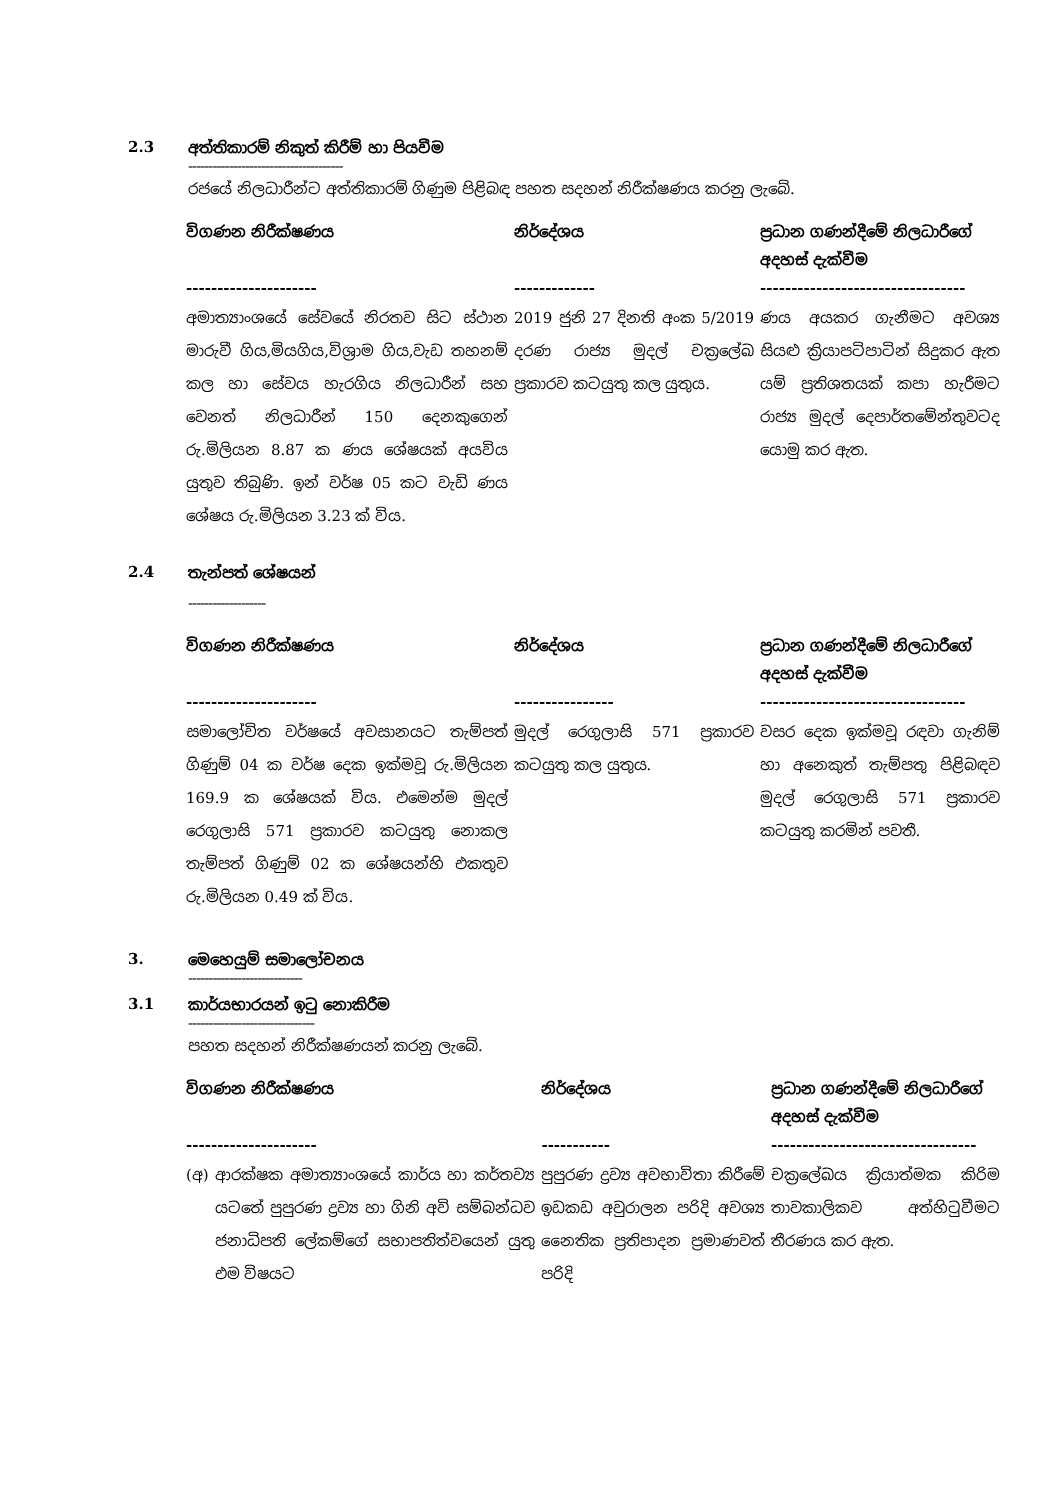2.3 අත්තිකාරම් නිකුත් කිරීම් හා පියවීම
--------------------------------------
රජයේ නිලධාරීන්ට අත්තිකාරම් ගිණුම පිළිබඳ පහත සදහන් නිරීක්ෂණය කරනු ලැබේ.
| විගණන නිරීක්ෂණය --------------------- | නිර්දේශය ------------- | ප්‍රධාන ගණන්දීමේ නිලධාරීගේ අදහස් දැක්වීම --------------------------------- |
| --- | --- | --- |
| අමාත්‍යාංශයේ සේවයේ නිරතව සිට ස්ථාන මාරුවී ගිය,මියගිය,විශ්‍රාම ගිය,වැඩ තහනම් කල හා සේවය හැරගිය නිලධාරීන් සහ වෙනත් නිලධාරීන් 150 දෙනකුගෙන් රු.මිලියන 8.87 ක ණය ශේෂයක් අයවිය යුතුව තිබුණි. ඉන් වර්ෂ 05 කට වැඩි ණය ශේෂය රු.මිලියන 3.23 ක් විය. | 2019 ජුනි 27 දිනති අංක 5/2019 දරණ රාජ්‍ය මුදල් චක්‍රලේඛ ප්‍රකාරව කටයුතු කල යුතුය. | ණය අයකර ගැනීමට අවශ්‍ය සියළු ක්‍රියාපටිපාටින් සිදුකර ඇත යම් ප්‍රතිශතයක් කපා හැරීමට රාජ්‍ය මුදල් දෙපාර්තමේන්තුවටද යොමු කර ඇත. |
2.4 තැන්පත් ශේෂයන්
-------------------
| විගණන නිරීක්ෂණය --------------------- | නිර්දේශය ---------------- | ප්‍රධාන ගණන්දීමේ නිලධාරීගේ අදහස් දැක්වීම --------------------------------- |
| --- | --- | --- |
| සමාලෝචිත වර්ෂයේ අවසානයට තැම්පත් ගිණුම් 04 ක වර්ෂ දෙක ඉක්මවූ රු.මිලියන 169.9 ක ශේෂයක් විය. එමෙන්ම මුදල් රෙගුලාසි 571 ප්‍රකාරව කටයුතු නොකල තැම්පත් ගිණුම් 02 ක ශේෂයන්හි එකතුව රු.මිලියන 0.49 ක් විය. | මුදල් රෙගුලාසි 571 ප්‍රකාරව කටයුතු කල යුතුය. | වසර දෙක ඉක්මවූ රඳවා ගැනිම් හා අනෙකුත් තැම්පතු පිළිබඳව මුදල් රෙගුලාසි 571 ප්‍රකාරව කටයුතු කරමින් පවතී. |
3. මෙහෙයුම් සමාලෝචනය
----------------------------
3.1 කාර්යභාරයන් ඉටු නොකිරීම
-------------------------------
පහත සදහන් නිරීක්ෂණයන් කරනු ලැබේ.
| විගණන නිරීක්ෂණය --------------------- | | නිර්දේශය ----------- | ප්‍රධාන ගණන්දීමේ නිලධාරීගේ අදහස් දැක්වීම --------------------------------- |
| --- | --- | --- | --- |
| (අ) | ආරක්ෂක අමාත්‍යාංශයේ කාර්ය හා කර්තව්‍ය යටතේ පුපුරණ ද්‍රව්‍ය හා ගිනි අවි සම්බන්ධව ජනාධිපති ලේකම්ගේ සභාපතිත්වයෙන් යුතු එම විෂයට | පුපුරණ ද්‍රව්‍ය අවභාවිතා කිරීමේ ඉඩකඩ අවුරාලන පරිදි අවශ්‍ය නෛතික ප්‍රතිපාදන ප්‍රමාණවත් පරිදි | චක්‍රලේඛය ක්‍රියාත්මක කිරිම තාවකාලිකව අත්හිටුවීමට තීරණය කර ඇත. |